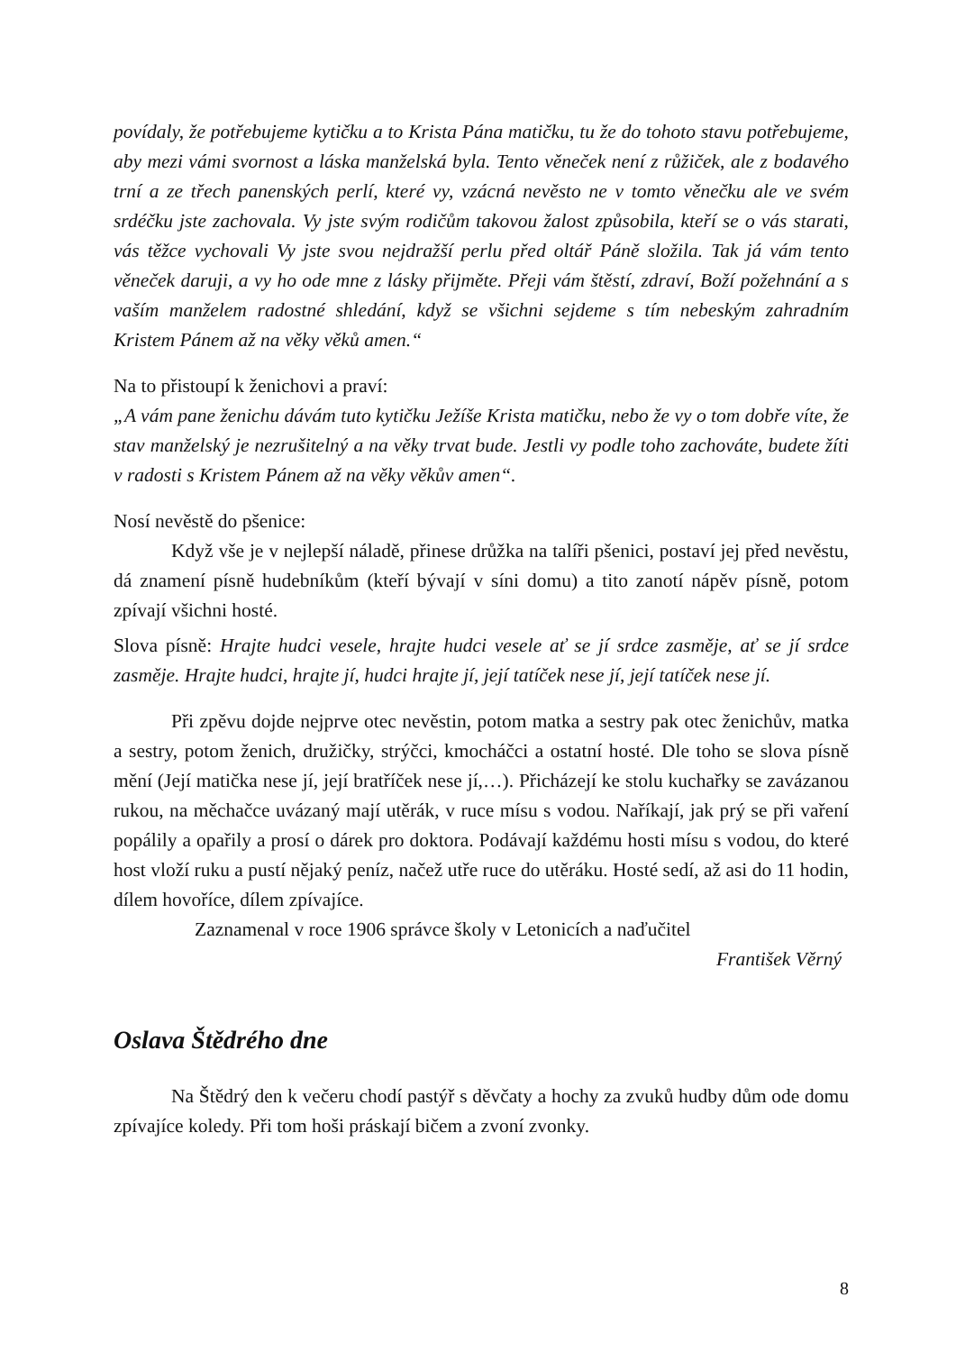povídaly, že potřebujeme kytičku a to Krista Pána matičku, tu že do tohoto stavu potřebujeme, aby mezi vámi svornost a láska manželská byla. Tento věneček není z růžiček, ale z bodavého trní a ze třech panenských perlí, které vy, vzácná nevěsto ne v tomto věnečku ale ve svém srdéčku jste zachovala. Vy jste svým rodičům takovou žalost způsobila, kteří se o vás starati, vás těžce vychovali Vy jste svou nejdražší perlu před oltář Páně složila. Tak já vám tento věneček daruji, a vy ho ode mne z lásky přijměte. Přeji vám štěstí, zdraví, Boží požehnání a s vaším manželem radostné shledání, když se všichni sejdeme s tím nebeským zahradním Kristem Pánem až na věky věků amen.“
Na to přistoupí k ženichovi a praví:
„A vám pane ženichu dávám tuto kytičku Ježíše Krista matičku, nebo že vy o tom dobře víte, že stav manželský je nezrušitelný a na věky trvat bude. Jestli vy podle toho zachováte, budete žíti v radosti s Kristem Pánem až na věky věkův amen“.
Nosí nevěstě do pšenice:
Když vše je v nejlepší náladě, přinese drůžka na talíři pšenici, postaví jej před nevěstu, dá znamení písně hudebníkům (kteří bývají v síni domu) a tito zanotí nápěv písně, potom zpívají všichni hosté.
Slova písně: Hrajte hudci vesele, hrajte hudci vesele ať se jí srdce zasměje, ať se jí srdce zasměje. Hrajte hudci, hrajte jí, hudci hrajte jí, její tatíček nese jí, její tatíček nese jí.
Při zpěvu dojde nejprve otec nevěstin, potom matka a sestry pak otec ženichův, matka a sestry, potom ženich, družičky, strýčci, kmocháčci a ostatní hosté. Dle toho se slova písně mění (Její matička nese jí, její bratříček nese jí,…). Přicházejí ke stolu kuchařky se zavázanou rukou, na měchačce uvázaný mají utěrák, v ruce mísu s vodou. Naříkají, jak prý se při vaření popálily a opařily a prosí o dárek pro doktora. Podávají každému hosti mísu s vodou, do které host vloží ruku a pustí nějaký peníz, načež utře ruce do utěráku. Hosté sedí, až asi do 11 hodin, dílem hovoříce, dílem zpívajíce.
Zaznamenal v roce 1906 správce školy v Letonicích a naďučitel
František Věrný
Oslava Štědrého dne
Na Štědrý den k večeru chodí pastýř s děvčaty a hochy za zvuků hudby dům ode domu zpívajíce koledy. Při tom hoši práskají bičem a zvoní zvonky.
8